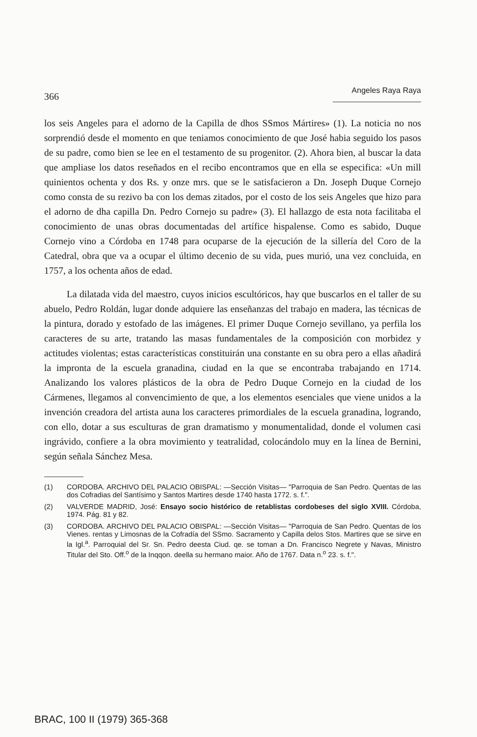366 Angeles Raya Raya
los seis Angeles para el adorno de la Capilla de dhos SSmos Mártires» (1). La noticia no nos sorprendió desde el momento en que teniamos conocimiento de que José habia seguido los pasos de su padre, como bien se lee en el testamento de su progenitor. (2). Ahora bien, al buscar la data que ampliase los datos reseñados en el recibo encontramos que en ella se especifica: «Un mill quinientos ochenta y dos Rs. y onze mrs. que se le satisfacieron a Dn. Joseph Duque Cornejo como consta de su rezivo ba con los demas zitados, por el costo de los seis Angeles que hizo para el adorno de dha capilla Dn. Pedro Cornejo su padre» (3). El hallazgo de esta nota facilitaba el conocimiento de unas obras documentadas del artífice hispalense. Como es sabido, Duque Cornejo vino a Córdoba en 1748 para ocuparse de la ejecución de la sillería del Coro de la Catedral, obra que va a ocupar el último decenio de su vida, pues murió, una vez concluida, en 1757, a los ochenta años de edad.
La dilatada vida del maestro, cuyos inicios escultóricos, hay que buscarlos en el taller de su abuelo, Pedro Roldán, lugar donde adquiere las enseñanzas del trabajo en madera, las técnicas de la pintura, dorado y estofado de las imágenes. El primer Duque Cornejo sevillano, ya perfila los caracteres de su arte, tratando las masas fundamentales de la composición con morbidez y actitudes violentas; estas características constituirán una constante en su obra pero a ellas añadirá la impronta de la escuela granadina, ciudad en la que se encontraba trabajando en 1714. Analizando los valores plásticos de la obra de Pedro Duque Cornejo en la ciudad de los Cármenes, llegamos al convencimiento de que, a los elementos esenciales que viene unidos a la invención creadora del artista auna los caracteres primordiales de la escuela granadina, logrando, con ello, dotar a sus esculturas de gran dramatismo y monumentalidad, donde el volumen casi ingrávido, confiere a la obra movimiento y teatralidad, colocándolo muy en la línea de Bernini, según señala Sánchez Mesa.
(1) CORDOBA. ARCHIVO DEL PALACIO OBISPAL: —Sección Visitas— "Parroquia de San Pedro. Quentas de las dos Cofradias del Santísimo y Santos Martires desde 1740 hasta 1772. s. f.".
(2) VALVERDE MADRID, José: Ensayo socio histórico de retablistas cordobeses del siglo XVIII. Córdoba, 1974. Pág. 81 y 82.
(3) CORDOBA. ARCHIVO DEL PALACIO OBISPAL: —Sección Visitas— "Parroquia de San Pedro. Quentas de los Vienes. rentas y Limosnas de la Cofradía del SSmo. Sacramento y Capilla delos Stos. Martires que se sirve en la Igl.<sup>a</sup>. Parroquial del Sr. Sn. Pedro deesta Ciud. qe. se toman a Dn. Francisco Negrete y Navas, Ministro Titular del Sto. Off.<sup>o</sup> de la Inqqon. deella su hermano maior. Año de 1767. Data n.<sup>o</sup> 23. s. f.".
BRAC, 100 II (1979) 365-368